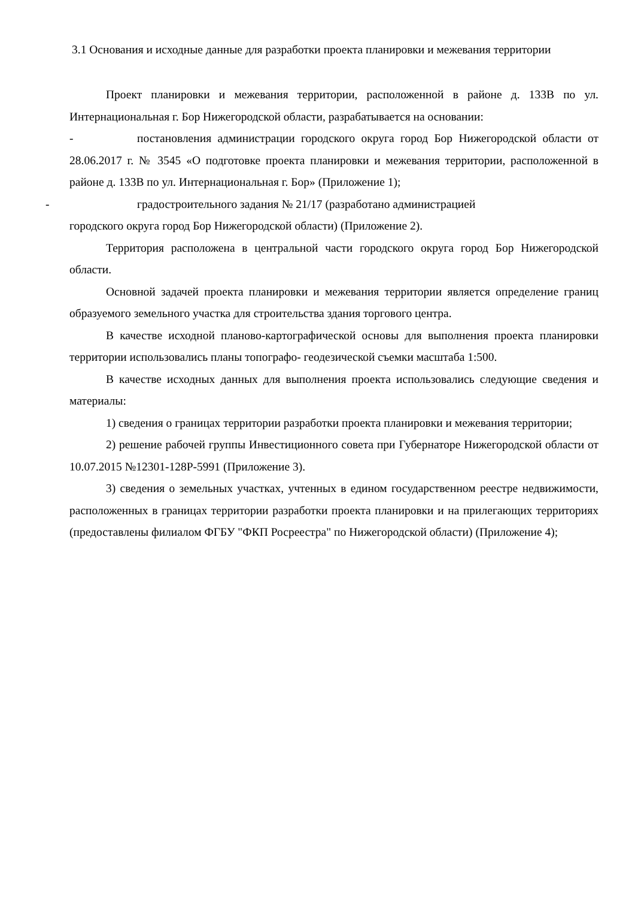3.1 Основания и исходные данные для разработки проекта планировки и межевания территории
Проект планировки и межевания территории, расположенной в районе д. 133В по ул. Интернациональная г. Бор Нижегородской области, разрабатывается на основании:
- постановления администрации городского округа город Бор Нижегородской области от 28.06.2017 г. № 3545 «О подготовке проекта планировки и межевания территории, расположенной в районе д. 133В по ул. Интернациональная г. Бор» (Приложение 1);
- градостроительного задания № 21/17 (разработано администрацией
городского округа город Бор Нижегородской области) (Приложение 2).
Территория расположена в центральной части городского округа город Бор Нижегородской области.
Основной задачей проекта планировки и межевания территории является определение границ образуемого земельного участка для строительства здания торгового центра.
В качестве исходной планово-картографической основы для выполнения проекта планировки территории использовались планы топографо- геодезической съемки масштаба 1:500.
В качестве исходных данных для выполнения проекта использовались следующие сведения и материалы:
1) сведения о границах территории разработки проекта планировки и межевания территории;
2) решение рабочей группы Инвестиционного совета при Губернаторе Нижегородской области от 10.07.2015 №12301-128Р-5991 (Приложение 3).
3) сведения о земельных участках, учтенных в едином государственном реестре недвижимости, расположенных в границах территории разработки проекта планировки и на прилегающих территориях (предоставлены филиалом ФГБУ "ФКП Росреестра" по Нижегородской области) (Приложение 4);